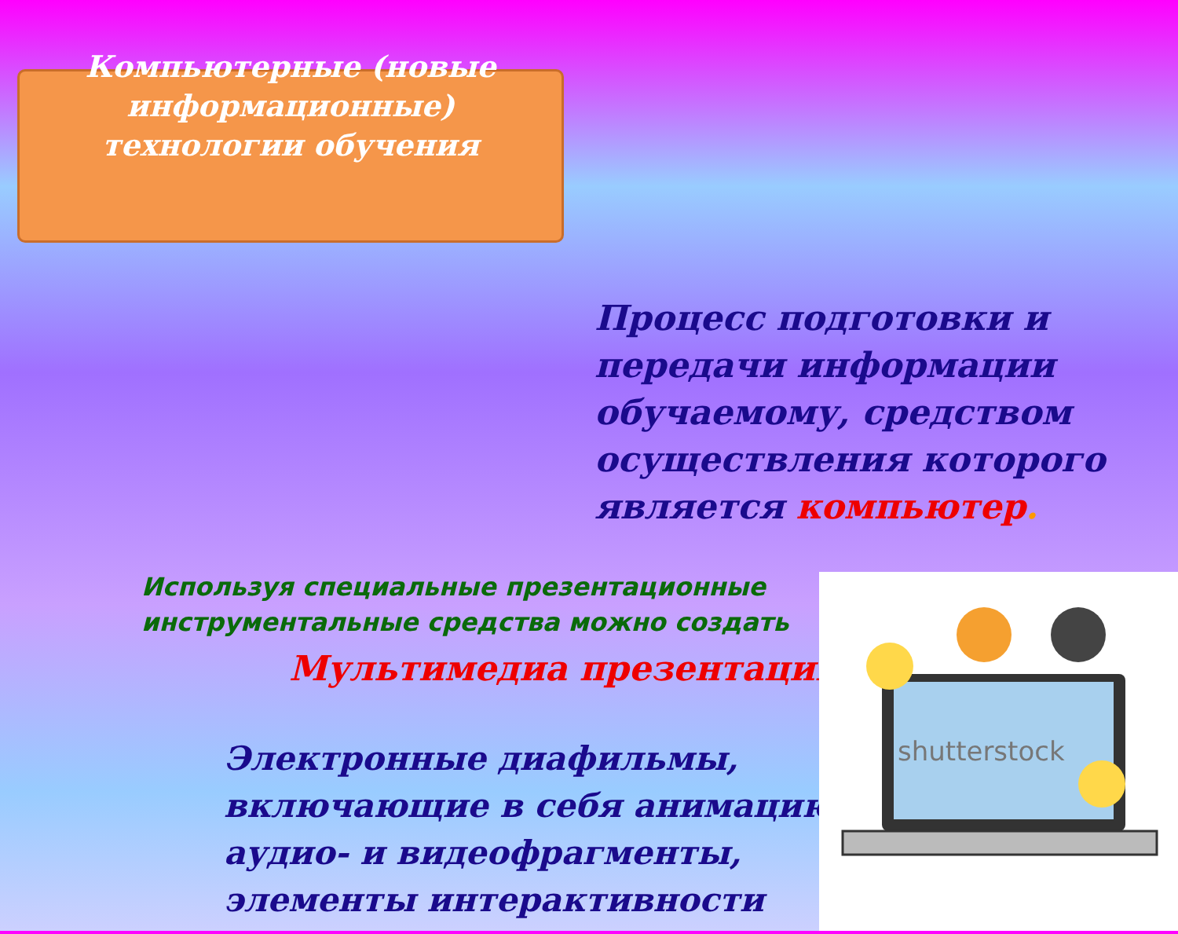Компьютерные (новые информационные) технологии обучения
Процесс подготовки и передачи информации обучаемому, средством осуществления которого является компьютер.
Используя специальные презентационные
инструментальные средства можно создать
Мультимедиа презентации
Электронные диафильмы,
включающие в себя анимацию,
аудио- и видеофрагменты,
элементы интерактивности
shutterstock